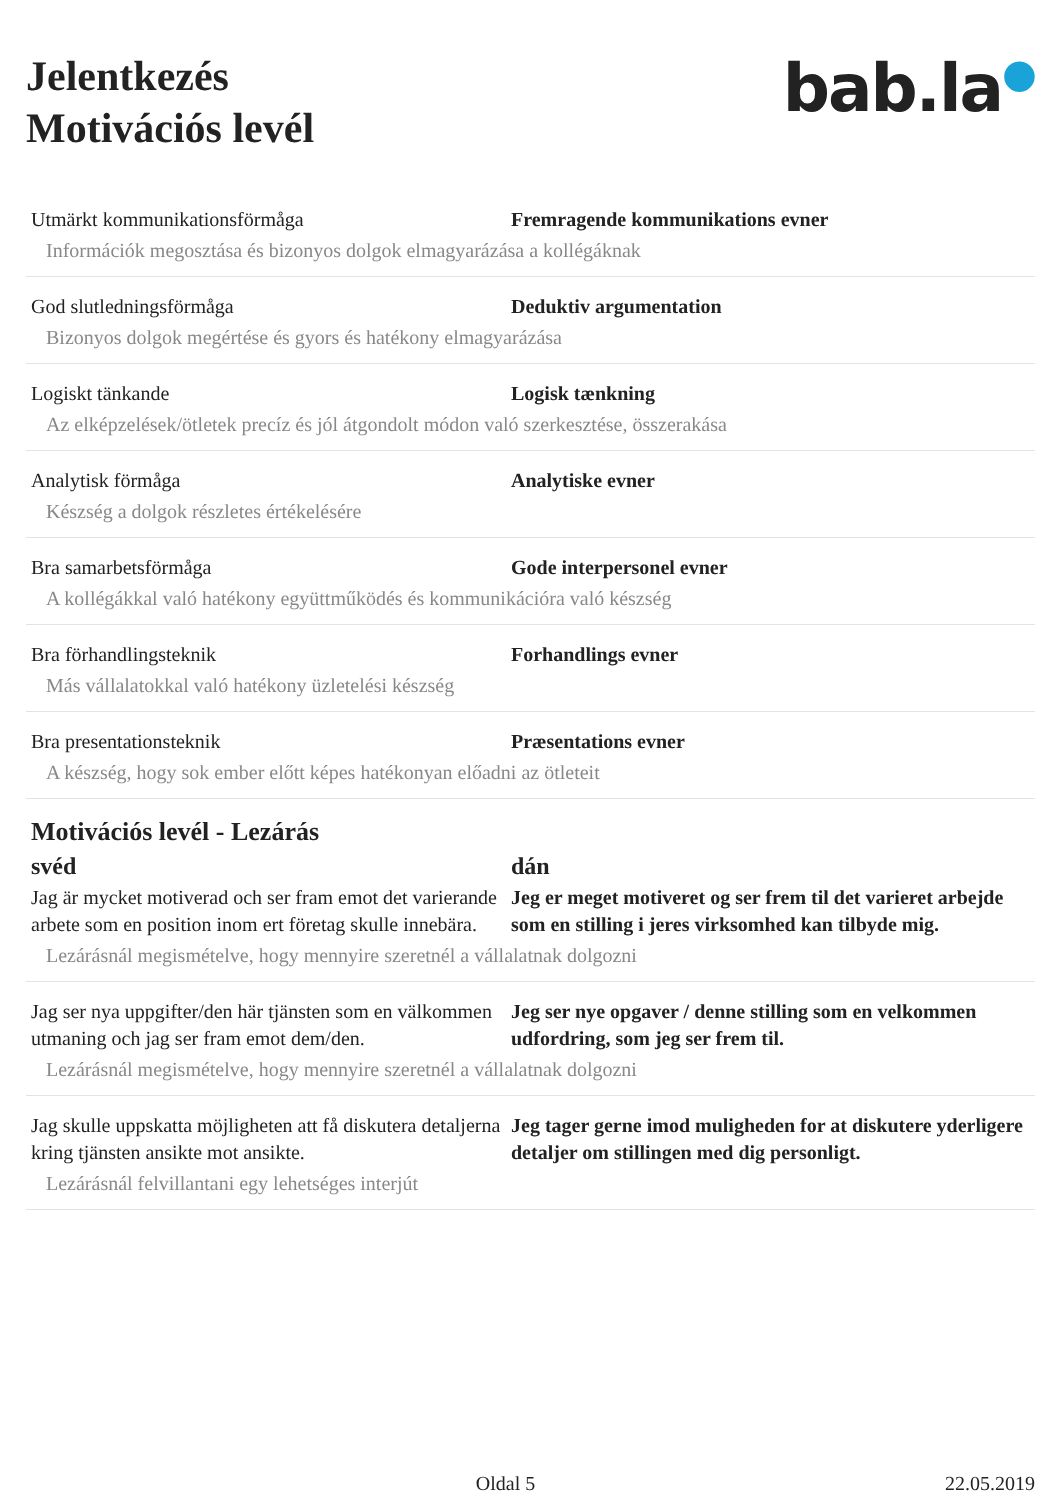Jelentkezés
Motivációs levél
bab.la●
Utmärkt kommunikationsförmåga Fremragende kommunikations evner
Információk megosztása és bizonyos dolgok elmagyarázása a kollégáknak
God slutledningsförmåga Deduktiv argumentation
Bizonyos dolgok megértése és gyors és hatékony elmagyarázása
Logiskt tänkande Logisk tænkning
Az elképzelések/ötletek precíz és jól átgondolt módon való szerkesztése, összerakása
Analytisk förmåga Analytiske evner
Készség a dolgok részletes értékelésére
Bra samarbetsförmåga Gode interpersonel evner
A kollégákkal való hatékony együttműködés és kommunikációra való készség
Bra förhandlingsteknik Forhandlings evner
Más vállalatokkal való hatékony üzletelési készség
Bra presentationsteknik Præsentations evner
A készség, hogy sok ember előtt képes hatékonyan előadni az ötleteit
Motivációs levél - Lezárás
svéd dán
Jag är mycket motiverad och ser fram emot det varierande arbete som en position inom ert företag skulle innebära.
Jeg er meget motiveret og ser frem til det varieret arbejde som en stilling i jeres virksomhed kan tilbyde mig.
Lezárásnál megismételve, hogy mennyire szeretnél a vállalatnak dolgozni
Jag ser nya uppgifter/den här tjänsten som en välkommen utmaning och jag ser fram emot dem/den.
Jeg ser nye opgaver / denne stilling som en velkommen udfordring, som jeg ser frem til.
Lezárásnál megismételve, hogy mennyire szeretnél a vállalatnak dolgozni
Jag skulle uppskatta möjligheten att få diskutera detaljerna kring tjänsten ansikte mot ansikte.
Jeg tager gerne imod muligheden for at diskutere yderligere detaljer om stillingen med dig personligt.
Lezárásnál felvillantani egy lehetséges interjút
Oldal 5 22.05.2019